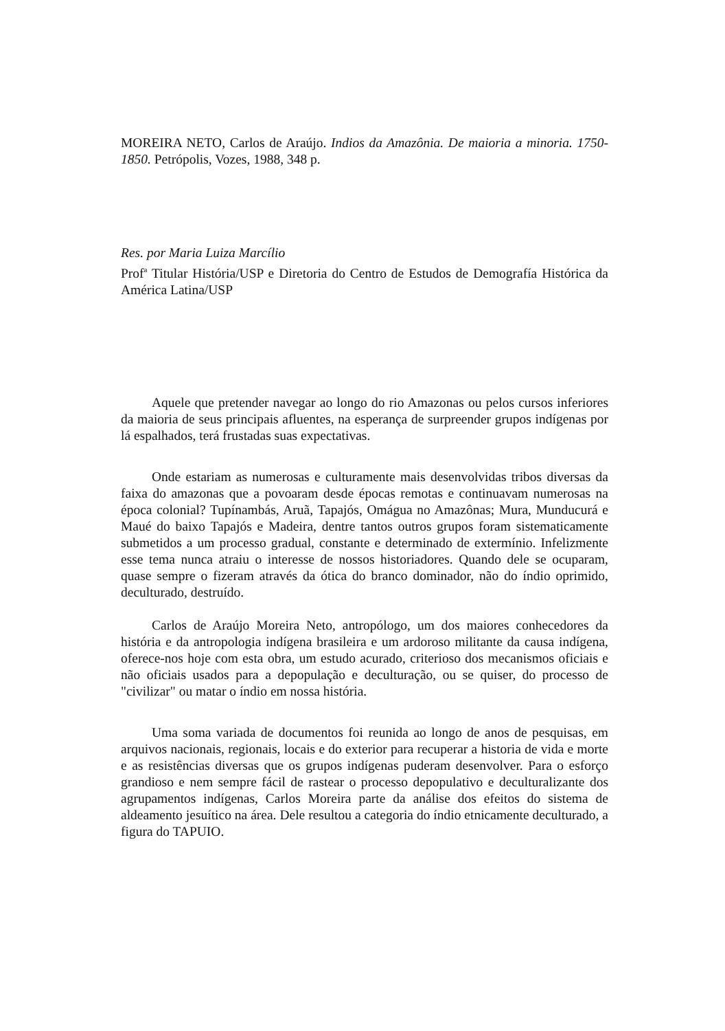MOREIRA NETO, Carlos de Araújo. Indios da Amazônia. De maioria a minoria. 1750-1850. Petrópolis, Vozes, 1988, 348 p.
Res. por Maria Luiza Marcílio
Prof<sup>a</sup> Titular História/USP e Diretoria do Centro de Estudos de Demografía Histórica da América Latina/USP
Aquele que pretender navegar ao longo do rio Amazonas ou pelos cursos inferiores da maioria de seus principais afluentes, na esperança de surpreender grupos indígenas por lá espalhados, terá frustadas suas expectativas.
Onde estariam as numerosas e culturamente mais desenvolvidas tribos diversas da faixa do amazonas que a povoaram desde épocas remotas e continuavam numerosas na época colonial? Tupínambás, Aruã, Tapajós, Omágua no Amazônas; Mura, Munducurá e Maué do baixo Tapajós e Madeira, dentre tantos outros grupos foram sistematicamente submetidos a um processo gradual, constante e determinado de extermínio. Infelizmente esse tema nunca atraiu o interesse de nossos historiadores. Quando dele se ocuparam, quase sempre o fizeram através da ótica do branco dominador, não do índio oprimido, deculturado, destruído.
Carlos de Araújo Moreira Neto, antropólogo, um dos maiores conhecedores da história e da antropologia indígena brasileira e um ardoroso militante da causa indígena, oferece-nos hoje com esta obra, um estudo acurado, criterioso dos mecanismos oficiais e não oficiais usados para a depopulação e deculturação, ou se quiser, do processo de "civilizar" ou matar o índio em nossa história.
Uma soma variada de documentos foi reunida ao longo de anos de pesquisas, em arquivos nacionais, regionais, locais e do exterior para recuperar a historia de vida e morte e as resistências diversas que os grupos indígenas puderam desenvolver. Para o esforço grandioso e nem sempre fácil de rastear o processo depopulativo e deculturalizante dos agrupamentos indígenas, Carlos Moreira parte da análise dos efeitos do sistema de aldeamento jesuítico na área. Dele resultou a categoria do índio etnicamente deculturado, a figura do TAPUIO.